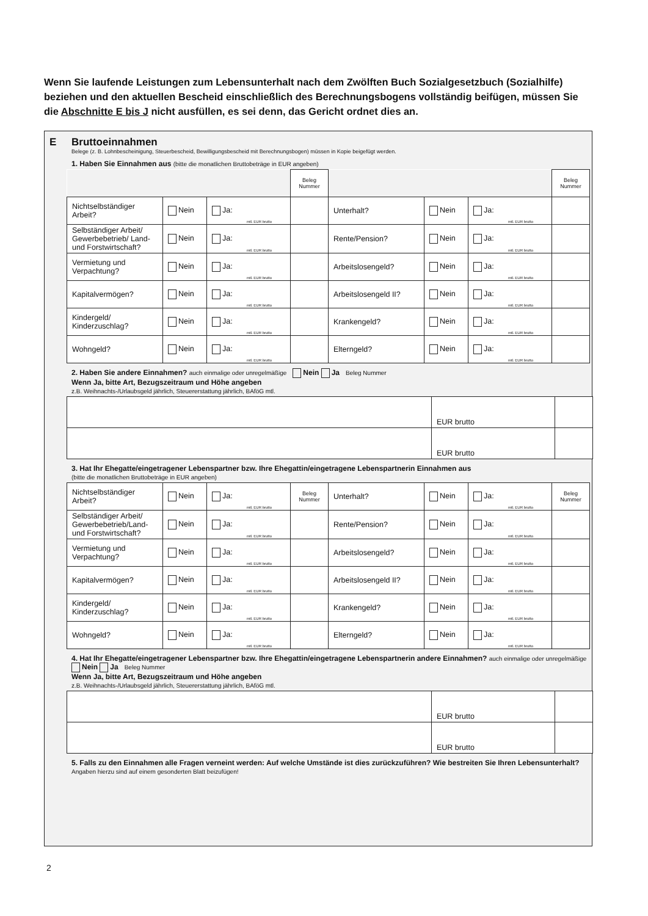Wenn Sie laufende Leistungen zum Lebensunterhalt nach dem Zwölften Buch Sozialgesetzbuch (Sozialhilfe) beziehen und den aktuellen Bescheid einschließlich des Berechnungsbogens vollständig beifügen, müssen Sie die Abschnitte E bis J nicht ausfüllen, es sei denn, das Gericht ordnet dies an.
E Bruttoeinnahmen
Belege (z. B. Lohnbescheinigung, Steuerbescheid, Bewilligungsbescheid mit Berechnungsbogen) müssen in Kopie beigefügt werden.
1. Haben Sie Einnahmen aus (bitte die monatlichen Bruttobeträge in EUR angeben)
| | | | Beleg Nummer | | | | Beleg Nummer |
| Nichtselbständiger Arbeit? | Nein | Ja: mtl. EUR brutto | | Unterhalt? | Nein | Ja: mtl. EUR brutto | |
| Selbständiger Arbeit/ Gewerbebetrieb/ Land- und Forstwirtschaft? | Nein | Ja: mtl. EUR brutto | | Rente/Pension? | Nein | Ja: mtl. EUR brutto | |
| Vermietung und Verpachtung? | Nein | Ja: mtl. EUR brutto | | Arbeitslosengeld? | Nein | Ja: mtl. EUR brutto | |
| Kapitalvermögen? | Nein | Ja: mtl. EUR brutto | | Arbeitslosengeld II? | Nein | Ja: mtl. EUR brutto | |
| Kindergeld/ Kinderzuschlag? | Nein | Ja: mtl. EUR brutto | | Krankengeld? | Nein | Ja: mtl. EUR brutto | |
| Wohngeld? | Nein | Ja: mtl. EUR brutto | | Elterngeld? | Nein | Ja: mtl. EUR brutto | |
2. Haben Sie andere Einnahmen? auch einmalige oder unregelmäßige Nein Ja Beleg Nummer
Wenn Ja, bitte Art, Bezugszeitraum und Höhe angeben
z.B. Weihnachts-/Urlaubsgeld jährlich, Steuererstattung jährlich, BAföG mtl.
| | EUR brutto | |
| | EUR brutto | |
3. Hat Ihr Ehegatte/eingetragener Lebenspartner bzw. Ihre Ehegattin/eingetragene Lebenspartnerin Einnahmen aus
(bitte die monatlichen Bruttobeträge in EUR angeben)
| Nichtselbständiger Arbeit? | Nein | Ja: mtl. EUR brutto | Beleg Nummer | Unterhalt? | Nein | Ja: mtl. EUR brutto | Beleg Nummer |
| Selbständiger Arbeit/ Gewerbebetrieb/Land- und Forstwirtschaft? | Nein | Ja: mtl. EUR brutto | | Rente/Pension? | Nein | Ja: mtl. EUR brutto | |
| Vermietung und Verpachtung? | Nein | Ja: mtl. EUR brutto | | Arbeitslosengeld? | Nein | Ja: mtl. EUR brutto | |
| Kapitalvermögen? | Nein | Ja: mtl. EUR brutto | | Arbeitslosengeld II? | Nein | Ja: mtl. EUR brutto | |
| Kindergeld/ Kinderzuschlag? | Nein | Ja: mtl. EUR brutto | | Krankengeld? | Nein | Ja: mtl. EUR brutto | |
| Wohngeld? | Nein | Ja: mtl. EUR brutto | | Elterngeld? | Nein | Ja: mtl. EUR brutto | |
4. Hat Ihr Ehegatte/eingetragener Lebenspartner bzw. Ihre Ehegattin/eingetragene Lebenspartnerin andere Einnahmen? auch einmalige oder unregelmäßige Nein Ja Beleg Nummer
Wenn Ja, bitte Art, Bezugszeitraum und Höhe angeben
z.B. Weihnachts-/Urlaubsgeld jährlich, Steuererstattung jährlich, BAföG mtl.
| | EUR brutto | |
| | EUR brutto | |
5. Falls zu den Einnahmen alle Fragen verneint werden: Auf welche Umstände ist dies zurückzuführen? Wie bestreiten Sie Ihren Lebensunterhalt? Angaben hierzu sind auf einem gesonderten Blatt beizufügen!
2